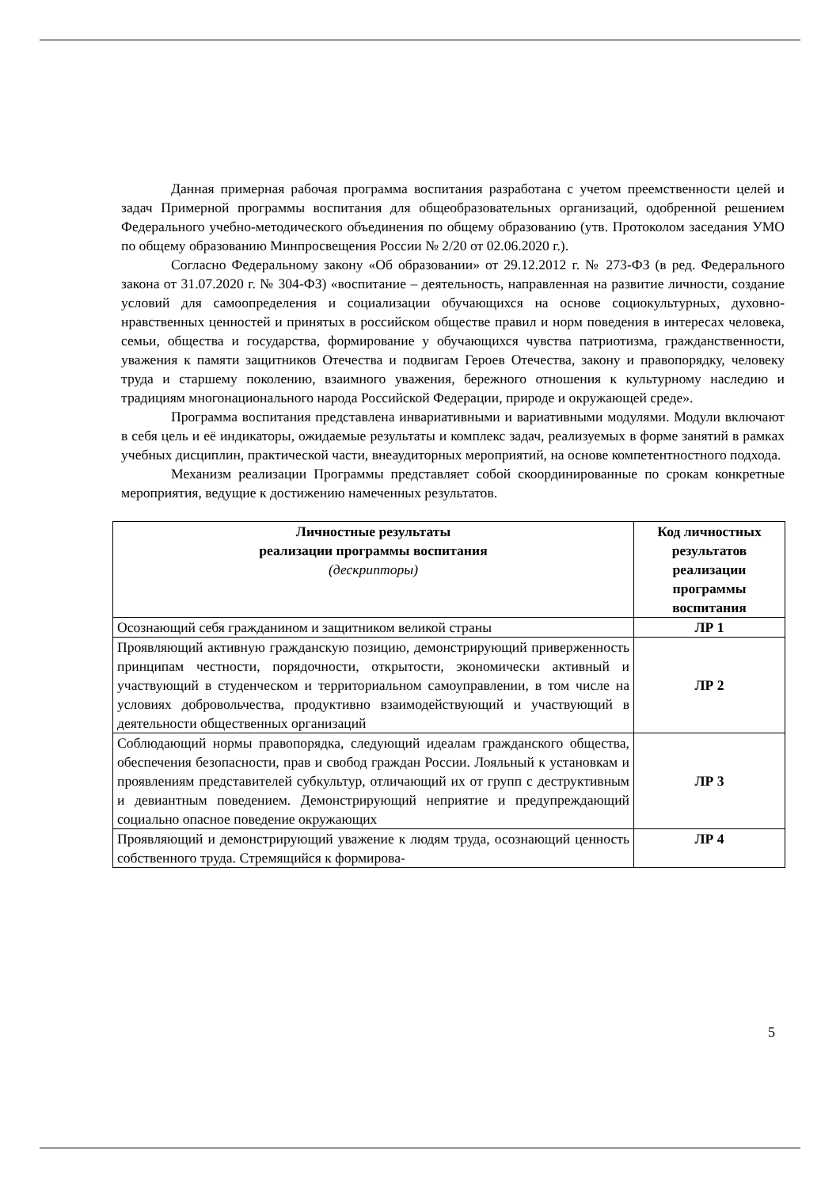Данная примерная рабочая программа воспитания разработана с учетом преемственности целей и задач Примерной программы воспитания для общеобразовательных организаций, одобренной решением Федерального учебно-методического объединения по общему образованию (утв. Протоколом заседания УМО по общему образованию Минпросвещения России № 2/20 от 02.06.2020 г.).
Согласно Федеральному закону «Об образовании» от 29.12.2012 г. № 273-ФЗ (в ред. Федерального закона от 31.07.2020 г. № 304-ФЗ) «воспитание – деятельность, направленная на развитие личности, создание условий для самоопределения и социализации обучающихся на основе социокультурных, духовно-нравственных ценностей и принятых в российском обществе правил и норм поведения в интересах человека, семьи, общества и государства, формирование у обучающихся чувства патриотизма, гражданственности, уважения к памяти защитников Отечества и подвигам Героев Отечества, закону и правопорядку, человеку труда и старшему поколению, взаимного уважения, бережного отношения к культурному наследию и традициям многонационального народа Российской Федерации, природе и окружающей среде».
Программа воспитания представлена инвариативными и вариативными модулями. Модули включают в себя цель и её индикаторы, ожидаемые результаты и комплекс задач, реализуемых в форме занятий в рамках учебных дисциплин, практической части, внеаудиторных мероприятий, на основе компетентностного подхода.
Механизм реализации Программы представляет собой скоординированные по срокам конкретные мероприятия, ведущие к достижению намеченных результатов.
| Личностные результаты реализации программы воспитания (дескрипторы) | Код личностных результатов реализации программы воспитания |
| --- | --- |
| Осознающий себя гражданином и защитником великой страны | ЛР 1 |
| Проявляющий активную гражданскую позицию, демонстрирующий приверженность принципам честности, порядочности, открытости, экономически активный и участвующий в студенческом и территориальном самоуправлении, в том числе на условиях добровольчества, продуктивно взаимодействующий и участвующий в деятельности общественных организаций | ЛР 2 |
| Соблюдающий нормы правопорядка, следующий идеалам гражданского общества, обеспечения безопасности, прав и свобод граждан России. Лояльный к установкам и проявлениям представителей субкультур, отличающий их от групп с деструктивным и девиантным поведением. Демонстрирующий неприятие и предупреждающий социально опасное поведение окружающих | ЛР 3 |
| Проявляющий и демонстрирующий уважение к людям труда, осознающий ценность собственного труда. Стремящийся к формирова- | ЛР 4 |
5